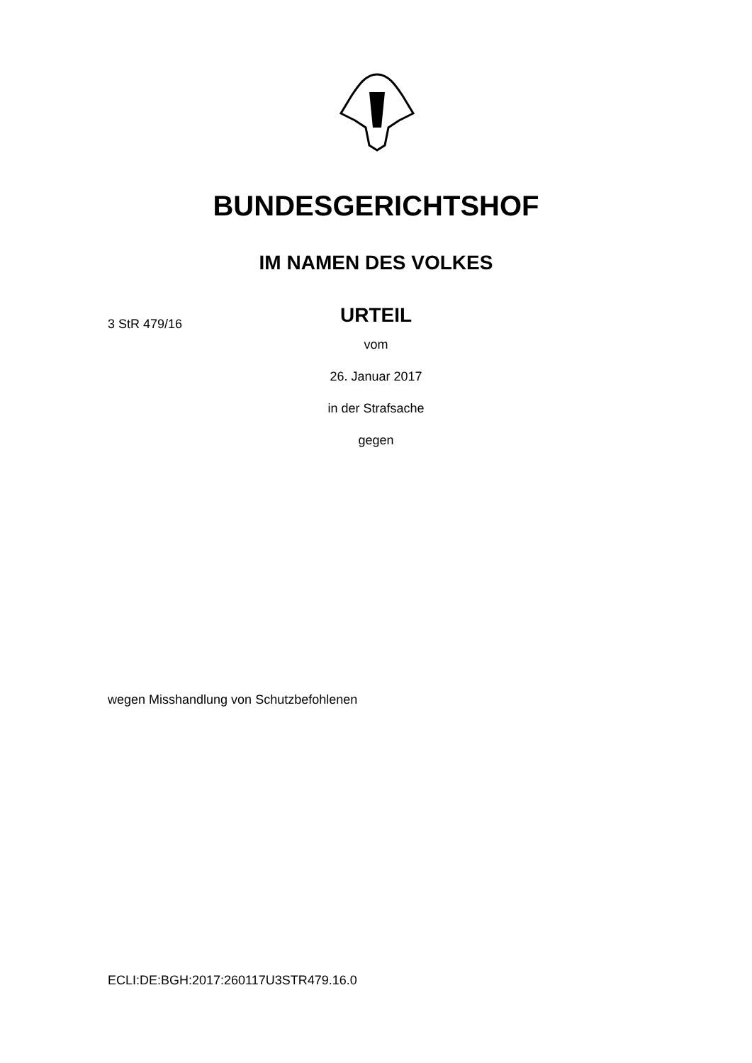BUNDESGERICHTSHOF
IM NAMEN DES VOLKES
URTEIL
3 StR 479/16
vom
26. Januar 2017
in der Strafsache
gegen
wegen Misshandlung von Schutzbefohlenen
ECLI:DE:BGH:2017:260117U3STR479.16.0